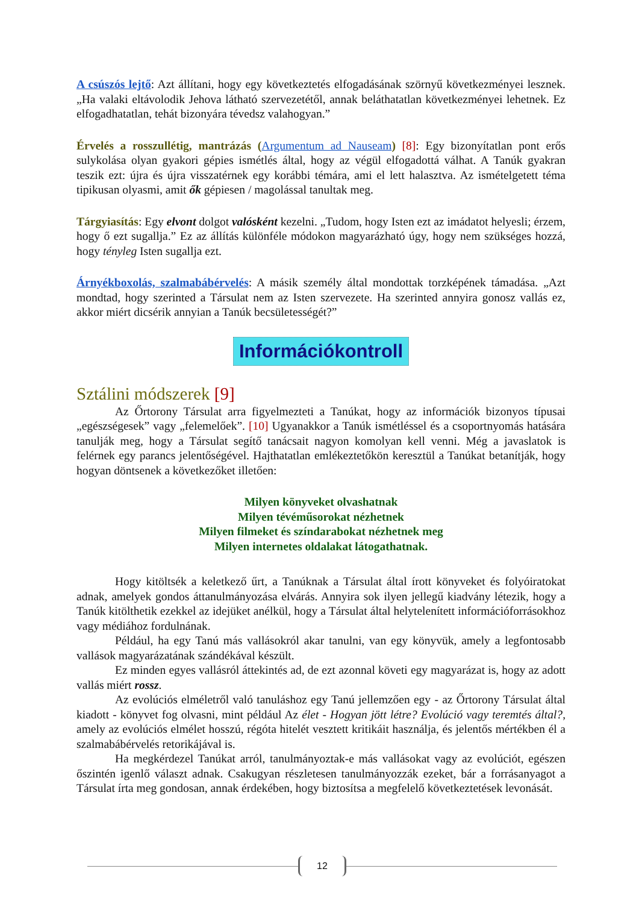A csúszós lejtő: Azt állítani, hogy egy következtetés elfogadásának szörnyű következményei lesznek. „Ha valaki eltávolodik Jehova látható szervezetétől, annak beláthatatlan következményei lehetnek. Ez elfogadhatatlan, tehát bizonyára tévedsz valahogyan.”
Érvelés a rosszullétig, mantrázás (Argumentum ad Nauseam) [8]: Egy bizonyítatlan pont erős sulykolása olyan gyakori gépies ismétlés által, hogy az végül elfogadottá válhat. A Tanúk gyakran teszik ezt: újra és újra visszatérnek egy korábbi témára, ami el lett halasztva. Az ismételgetett téma tipikusan olyasmi, amit ők gépiesen / magolással tanultak meg.
Tárgyiasítás: Egy elvont dolgot valósként kezelni. „Tudom, hogy Isten ezt az imádatot helyesli; érzem, hogy ő ezt sugallja.” Ez az állítás különféle módokon magyarázható úgy, hogy nem szükséges hozzá, hogy tényleg Isten sugallja ezt.
Árnyékboxolás, szalmabábérvelés: A másik személy által mondottak torzképének támadása. „Azt mondtad, hogy szerinted a Társulat nem az Isten szervezete. Ha szerinted annyira gonosz vallás ez, akkor miért dicsérik annyian a Tanúk becsületességét?”
Információkontroll
Sztálini módszerek [9]
Az Őrtorony Társulat arra figyelmezteti a Tanúkat, hogy az információk bizonyos típusai „egészségesek” vagy „felemelőek”. [10] Ugyanakkor a Tanúk ismétléssel és a csoportnyomás hatására tanulják meg, hogy a Társulat segítő tanácsait nagyon komolyan kell venni. Még a javaslatok is felérnek egy parancs jelentőségével. Hajthatatlan emlékeztetőkön keresztül a Tanúkat betanítják, hogy hogyan döntsenek a következőket illetően:
Milyen könyveket olvashatnak
Milyen tévéműsorokat nézhetnek
Milyen filmeket és színdarabokat nézhetnek meg
Milyen internetes oldalakat látogathatnak.
Hogy kitöltsék a keletkező űrt, a Tanúknak a Társulat által írott könyveket és folyóiratokat adnak, amelyek gondos áttanulmányozása elvárás. Annyira sok ilyen jellegű kiadvány létezik, hogy a Tanúk kitölthetik ezekkel az idejüket anélkül, hogy a Társulat által helytelenített információforrásokhoz vagy médiához fordulnának.
Például, ha egy Tanú más vallásokról akar tanulni, van egy könyvük, amely a legfontosabb vallások magyarázatának szándékával készült.
Ez minden egyes vallásról áttekintés ad, de ezt azonnal követi egy magyarázat is, hogy az adott vallás miért rossz.
Az evolúciós elméletről való tanuláshoz egy Tanú jellemzően egy - az Őrtorony Társulat által kiadott - könyvet fog olvasni, mint például Az élet - Hogyan jött létre? Evolúció vagy teremtés által?, amely az evolúciós elmélet hosszú, régóta hitelét vesztett kritikáit használja, és jelentős mértékben él a szalmabábérvelés retorikájával is.
Ha megkérdezel Tanúkat arról, tanulmányoztak-e más vallásokat vagy az evolúciót, egészen őszintén igenlő választ adnak. Csakugyan részletesen tanulmányozzák ezeket, bár a forrásanyagot a Társulat írta meg gondosan, annak érdekében, hogy biztosítsa a megfelelő következtetések levonását.
12